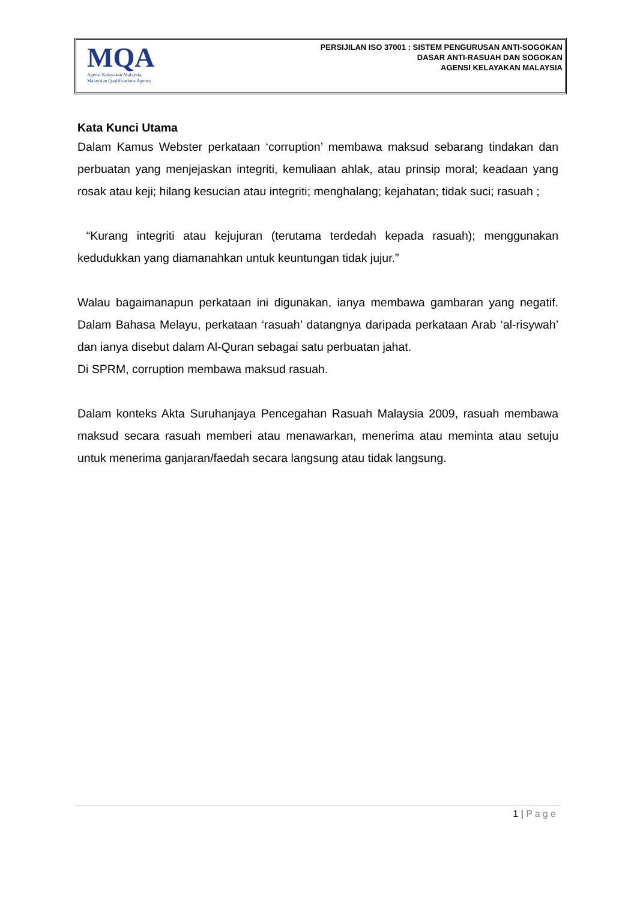MQA
Agensi Kelayakan Malaysia
Malaysian Qualifications Agency
PERSIJILAN ISO 37001 : SISTEM PENGURUSAN ANTI-SOGOKAN
DASAR ANTI-RASUAH DAN SOGOKAN
AGENSI KELAYAKAN MALAYSIA
Kata Kunci Utama
Dalam Kamus Webster perkataan ‘corruption’ membawa maksud sebarang tindakan dan perbuatan yang menjejaskan integriti, kemuliaan ahlak, atau prinsip moral; keadaan yang rosak atau keji; hilang kesucian atau integriti; menghalang; kejahatan; tidak suci; rasuah ;
“Kurang integriti atau kejujuran (terutama terdedah kepada rasuah); menggunakan kedudukkan yang diamanahkan untuk keuntungan tidak jujur.”
Walau bagaimanapun perkataan ini digunakan, ianya membawa gambaran yang negatif. Dalam Bahasa Melayu, perkataan ‘rasuah’ datangnya daripada perkataan Arab ‘al-risywah’ dan ianya disebut dalam Al-Quran sebagai satu perbuatan jahat.
Di SPRM, corruption membawa maksud rasuah.
Dalam konteks Akta Suruhanjaya Pencegahan Rasuah Malaysia 2009, rasuah membawa maksud secara rasuah memberi atau menawarkan, menerima atau meminta atau setuju untuk menerima ganjaran/faedah secara langsung atau tidak langsung.
1 | Page